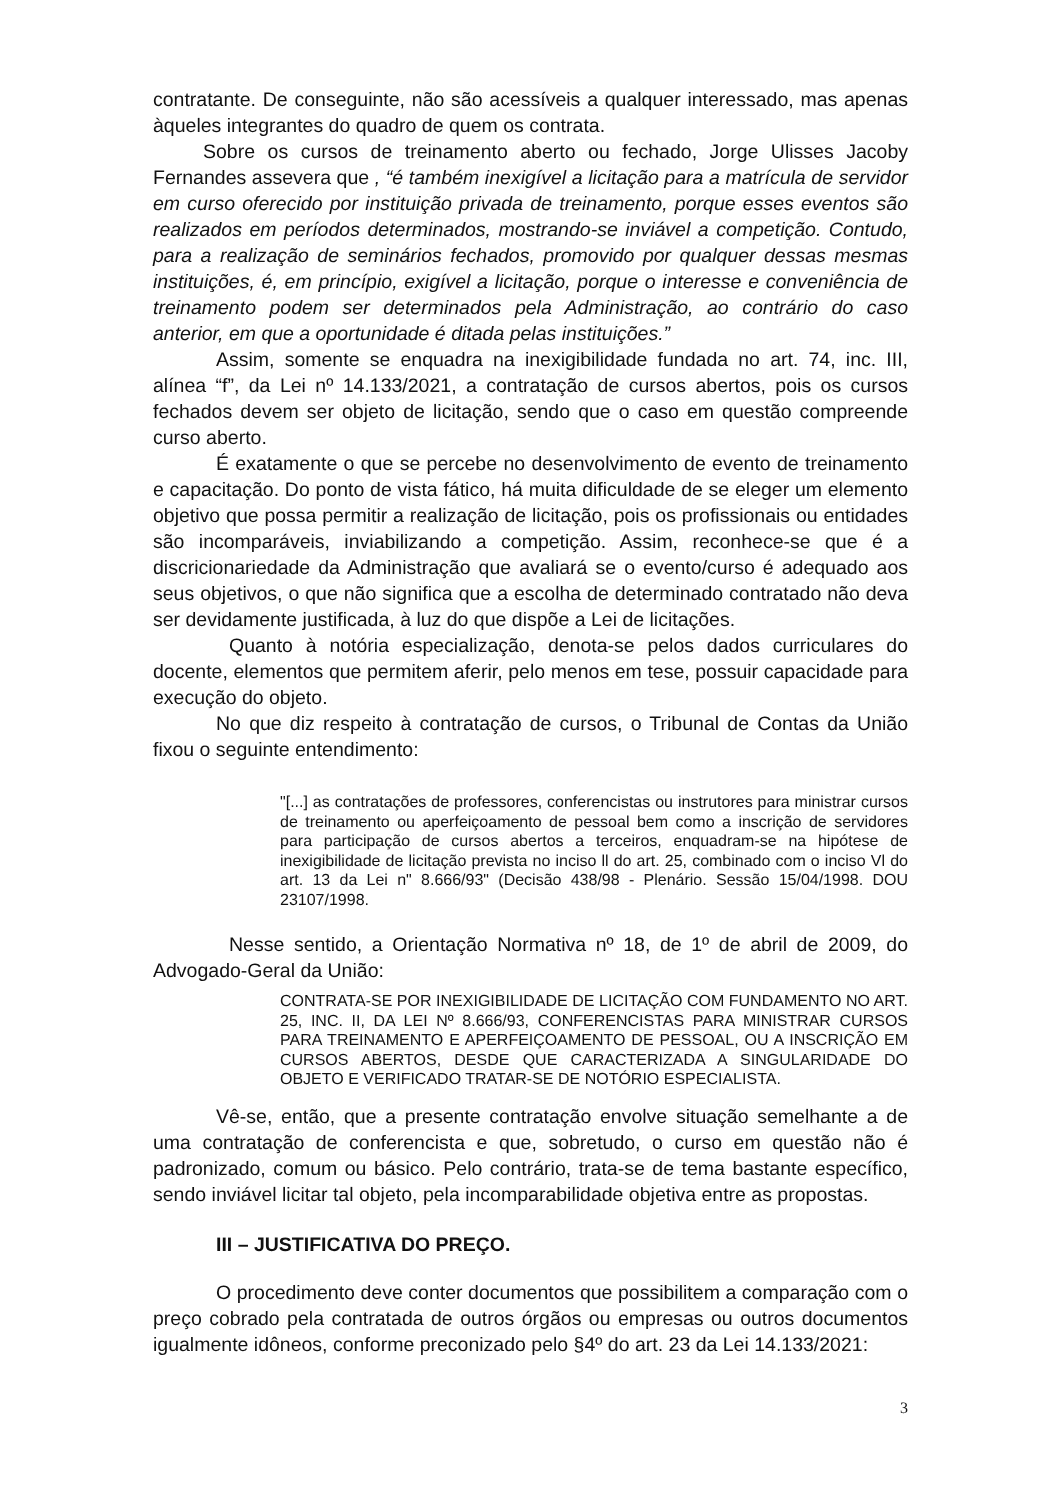contratante. De conseguinte, não são acessíveis a qualquer interessado, mas apenas àqueles integrantes do quadro de quem os contrata.
Sobre os cursos de treinamento aberto ou fechado, Jorge Ulisses Jacoby Fernandes assevera que , “é também inexigível a licitação para a matrícula de servidor em curso oferecido por instituição privada de treinamento, porque esses eventos são realizados em períodos determinados, mostrando-se inviável a competição. Contudo, para a realização de seminários fechados, promovido por qualquer dessas mesmas instituições, é, em princípio, exigível a licitação, porque o interesse e conveniência de treinamento podem ser determinados pela Administração, ao contrário do caso anterior, em que a oportunidade é ditada pelas instituições.”
Assim, somente se enquadra na inexigibilidade fundada no art. 74, inc. III, alínea “f”, da Lei nº 14.133/2021, a contratação de cursos abertos, pois os cursos fechados devem ser objeto de licitação, sendo que o caso em questão compreende curso aberto.
É exatamente o que se percebe no desenvolvimento de evento de treinamento e capacitação. Do ponto de vista fático, há muita dificuldade de se eleger um elemento objetivo que possa permitir a realização de licitação, pois os profissionais ou entidades são incomparáveis, inviabilizando a competição. Assim, reconhece-se que é a discricionariedade da Administração que avaliará se o evento/curso é adequado aos seus objetivos, o que não significa que a escolha de determinado contratado não deva ser devidamente justificada, à luz do que dispõe a Lei de licitações.
Quanto à notória especialização, denota-se pelos dados curriculares do docente, elementos que permitem aferir, pelo menos em tese, possuir capacidade para execução do objeto.
No que diz respeito à contratação de cursos, o Tribunal de Contas da União fixou o seguinte entendimento:
"[...] as contratações de professores, conferencistas ou instrutores para ministrar cursos de treinamento ou aperfeiçoamento de pessoal bem como a inscrição de servidores para participação de cursos abertos a terceiros, enquadram-se na hipótese de inexigibilidade de licitação prevista no inciso ll do art. 25, combinado com o inciso Vl do art. 13 da Lei n" 8.666/93" (Decisão 438/98 - Plenário. Sessão 15/04/1998. DOU 23107/1998.
Nesse sentido, a Orientação Normativa nº 18, de 1º de abril de 2009, do Advogado-Geral da União:
CONTRATA-SE POR INEXIGIBILIDADE DE LICITAÇÃO COM FUNDAMENTO NO ART. 25, INC. II, DA LEI Nº 8.666/93, CONFERENCISTAS PARA MINISTRAR CURSOS PARA TREINAMENTO E APERFEIÇOAMENTO DE PESSOAL, OU A INSCRIÇÃO EM CURSOS ABERTOS, DESDE QUE CARACTERIZADA A SINGULARIDADE DO OBJETO E VERIFICADO TRATAR-SE DE NOTÓRIO ESPECIALISTA.
Vê-se, então, que a presente contratação envolve situação semelhante a de uma contratação de conferencista e que, sobretudo, o curso em questão não é padronizado, comum ou básico. Pelo contrário, trata-se de tema bastante específico, sendo inviável licitar tal objeto, pela incomparabilidade objetiva entre as propostas.
III – JUSTIFICATIVA DO PREÇO.
O procedimento deve conter documentos que possibilitem a comparação com o preço cobrado pela contratada de outros órgãos ou empresas ou outros documentos igualmente idôneos, conforme preconizado pelo §4º do art. 23 da Lei 14.133/2021:
3